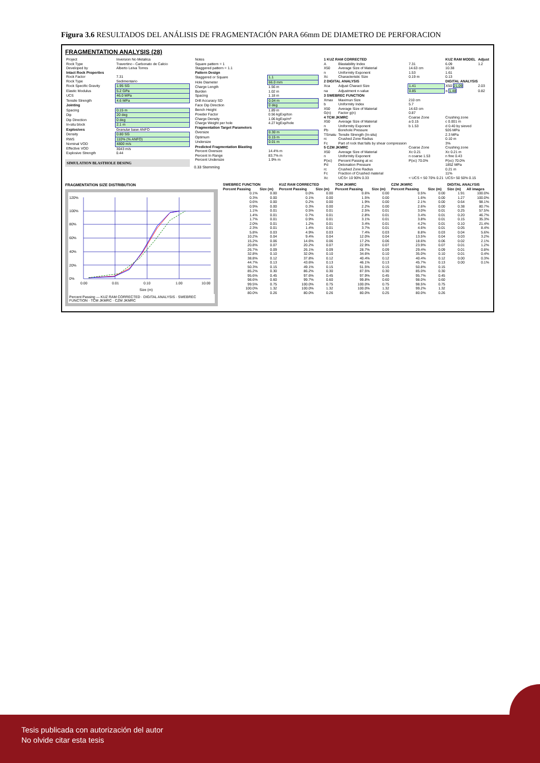Figura 3.6 RESULTADOS DEL ANÁLISIS DE FRAGMENTACIÓN PARA 66mm DE DIAMETRO DE PERFORACION
FRAGMENTATION ANALYSIS (28)
| Project | Inversion No Metalica |
| Rock Type | Travertino - Carbonato de Calcio |
| Developed by | Alberto Leiva Torres |
| Intact Rock Properties | |
| Rock Factor | 7.31 |
| Rock Type | Sedimentario |
| Rock Specific Gravity | 1.95 SG |
| Elastic Modulus | 5.2 GPa |
| UCS | 46.0 MPa |
| Tensile Strength | 4.6 MPa |
| Jointing | |
| Spacing | 0.15 m |
| Dip | 20 deg |
| Dip Direction | 0 deg |
| In-situ block | 2.1 m |
| Explosives | Granular base ANFO |
| Density | 0.80 SG |
| RWS | 110% (% ANFO) |
| Nominal VOD | 4800 m/s |
| Effective VOD | 3043 m/s |
| Explosive Strength | 0.44 |
SIMULATION BLASTHOLE DESING
| Notes | |
| Square pattern = 1 | |
| Staggered pattern = 1.1 | |
| Pattern Design | |
| Staggered or Square | 1.1 |
| Hole Diameter | 66.0 mm |
| Charge Length | 1.56 m |
| Burden | 1.02 m |
| Spacing | 1.18 m |
| Drill Accuracy SD | 0.04 m |
| Face Dip Direction | 0 deg |
| Bench Height | 1.89 m |
| Powder Factor | 0.56 kgExp/ton |
| Charge Density | 1.06 kgExp/m³ |
| Charge Weight per hole | 4.27 kgExp/hole |
| Fragmentation Target Parameters | |
| Oversize | 0.30 m |
| Optimum | 0.15 m |
| Undersize | 0.01 m |
| Predicted Fragmentation Blasting | |
| Percent Oversize | 14.4% m |
| Percent In Range | 83.7% m |
| Percent Undersize | 1.9% m |
0.33 Stemming
| 1 KUZ RAM CORRECTED | | | KUZ RAM MODEL | Adjust |
| --- | --- | --- | --- | --- |
| A | Blastability Index | 7.31 | 6.09 | 1.2 |
| X50 | Average Size of Material | 14.63 cm | 10.38 | |
| n | Uniformity Exponent | 1.53 | 1.61 | |
| Xc | Characteristic Size | 0.19 m | 0.13 | |
| 2 DIGITAL ANALYSIS | | | DIGITAL ANALYSIS | |
| Xca | Adjust Charact Size | 1.41 | X50 21.09 | 2.03 |
| na | Adjustment n-value | 0.85 | n 1.48 | 0.82 |
| 3 SWEBREC FUNCTION | | | | |
| Xmax | Maximun Size | 210 cm | | |
| b | Uniformity Index | 5.7 | | |
| X50 | Average Size of Material | 14.63 cm | | |
| G(n) | Factor g(n) | 0.87 | | |
| 4 TCM JKMRC | | Coarse Zone | Crushing zone | |
| X50 | Average Size of Material | a 0.15 | c 0.001 m | |
| n | Uniformity Exponent | b 1.53 | d 0.40 by sieved | |
| Pb | Borehole Pressure | | 926 MPa | |
| TSmatu | Tensile Strength (In-situ) | | 2.3 MPa | |
| rc | Crushed Zone Radius | | 0.10 m | |
| Fc | Part of rock that falls by shear compression | | 3% | |
| 5 CZM JKMRC | | Coarse Zone | Crushing zone | |
| X50 | Average Size of Material | Xc 0.21 | Xc 0.21 m | |
| n | Uniformity Exponent | n coarse 1.53 | n fine 0.43 | |
| P(xc) | Percent Passing at xc | P(xc) 70.0% | P(xc) 70.0% | |
| Pd | Detonation Pressure | | 1852 MPa | |
| rc | Crushed Zone Radius | | 0.21 m | |
| Fc | Fraction of Crushed material | | 11% | |
| Xc | UCS< 10 90% 0.33 | < UCS < 50 70% 0.21 | UCS> 50 50% 0.15 | |
FRAGMENTATION SIZE DISTRIBUTION
0%
20%
40%
60%
80%
100%
120%
0.00
0.01
0.10
1.00
10.00
Size (m)
Percent Passing — KUZ RAM CORRECTED · DIGITAL ANALYSIS · SWEBREC FUNCTION · TCM JKMRC · CZM JKMRC
| SWEBREC FUNCTION | | KUZ RAM CORRECTED | | TCM JKMRC | | CZM JKMRC | | DIGITAL ANALYSIS | |
| --- | --- | --- | --- | --- | --- | --- | --- | --- | --- |
| Percent Passing | Size (m) | Percent Passing | Size (m) | Percent Passing | Size (m) | Percent Passing | Size (m) | Size (m) | All images |
| 0.1% | 0.00 | 0.0% | 0.00 | 0.6% | 0.00 | 0.5% | 0.00 | 1.91 | 100.0% |
| 0.3% | 0.00 | 0.1% | 0.00 | 1.5% | 0.00 | 1.6% | 0.00 | 1.27 | 100.0% |
| 0.6% | 0.00 | 0.2% | 0.00 | 1.9% | 0.00 | 2.1% | 0.00 | 0.64 | 98.1% |
| 0.9% | 0.00 | 0.3% | 0.00 | 2.2% | 0.00 | 2.6% | 0.00 | 0.38 | 80.7% |
| 1.1% | 0.01 | 0.5% | 0.01 | 2.5% | 0.01 | 3.0% | 0.01 | 0.25 | 57.5% |
| 1.4% | 0.01 | 0.7% | 0.01 | 2.8% | 0.01 | 3.4% | 0.01 | 0.20 | 46.7% |
| 1.7% | 0.01 | 0.9% | 0.01 | 3.1% | 0.01 | 3.8% | 0.01 | 0.15 | 35.3% |
| 2.0% | 0.01 | 1.2% | 0.01 | 3.4% | 0.01 | 4.2% | 0.01 | 0.10 | 21.4% |
| 2.3% | 0.01 | 1.4% | 0.01 | 3.7% | 0.01 | 4.6% | 0.01 | 0.05 | 8.4% |
| 5.8% | 0.03 | 4.9% | 0.03 | 7.4% | 0.03 | 8.8% | 0.03 | 0.04 | 5.6% |
| 10.2% | 0.04 | 9.4% | 0.04 | 12.0% | 0.04 | 13.5% | 0.04 | 0.03 | 3.2% |
| 15.2% | 0.06 | 14.6% | 0.06 | 17.2% | 0.06 | 18.6% | 0.06 | 0.02 | 2.1% |
| 20.8% | 0.07 | 20.2% | 0.07 | 22.9% | 0.07 | 23.9% | 0.07 | 0.01 | 1.2% |
| 26.7% | 0.09 | 26.1% | 0.09 | 28.7% | 0.09 | 29.4% | 0.09 | 0.01 | 0.8% |
| 32.8% | 0.10 | 32.0% | 0.10 | 34.6% | 0.10 | 35.0% | 0.10 | 0.01 | 0.4% |
| 38.8% | 0.12 | 37.8% | 0.12 | 40.4% | 0.12 | 40.4% | 0.12 | 0.00 | 0.3% |
| 44.7% | 0.13 | 43.6% | 0.13 | 46.1% | 0.13 | 45.7% | 0.13 | 0.00 | 0.1% |
| 50.3% | 0.15 | 49.1% | 0.15 | 51.5% | 0.15 | 50.8% | 0.15 | | |
| 85.2% | 0.30 | 86.2% | 0.30 | 87.5% | 0.30 | 85.0% | 0.30 | | |
| 95.6% | 0.45 | 97.6% | 0.45 | 97.9% | 0.45 | 95.7% | 0.45 | | |
| 98.6% | 0.60 | 99.7% | 0.60 | 99.8% | 0.60 | 98.0% | 0.60 | | |
| 99.5% | 0.75 | 100.0% | 0.75 | 100.0% | 0.75 | 98.5% | 0.75 | | |
| 100.0% | 1.32 | 100.0% | 1.32 | 100.0% | 1.32 | 99.2% | 1.32 | | |
| 80.0% | 0.26 | 80.0% | 0.26 | 80.0% | 0.25 | 80.0% | 0.26 | | |
Tesis publicada con autorización del autor
No olvide citar esta tesis